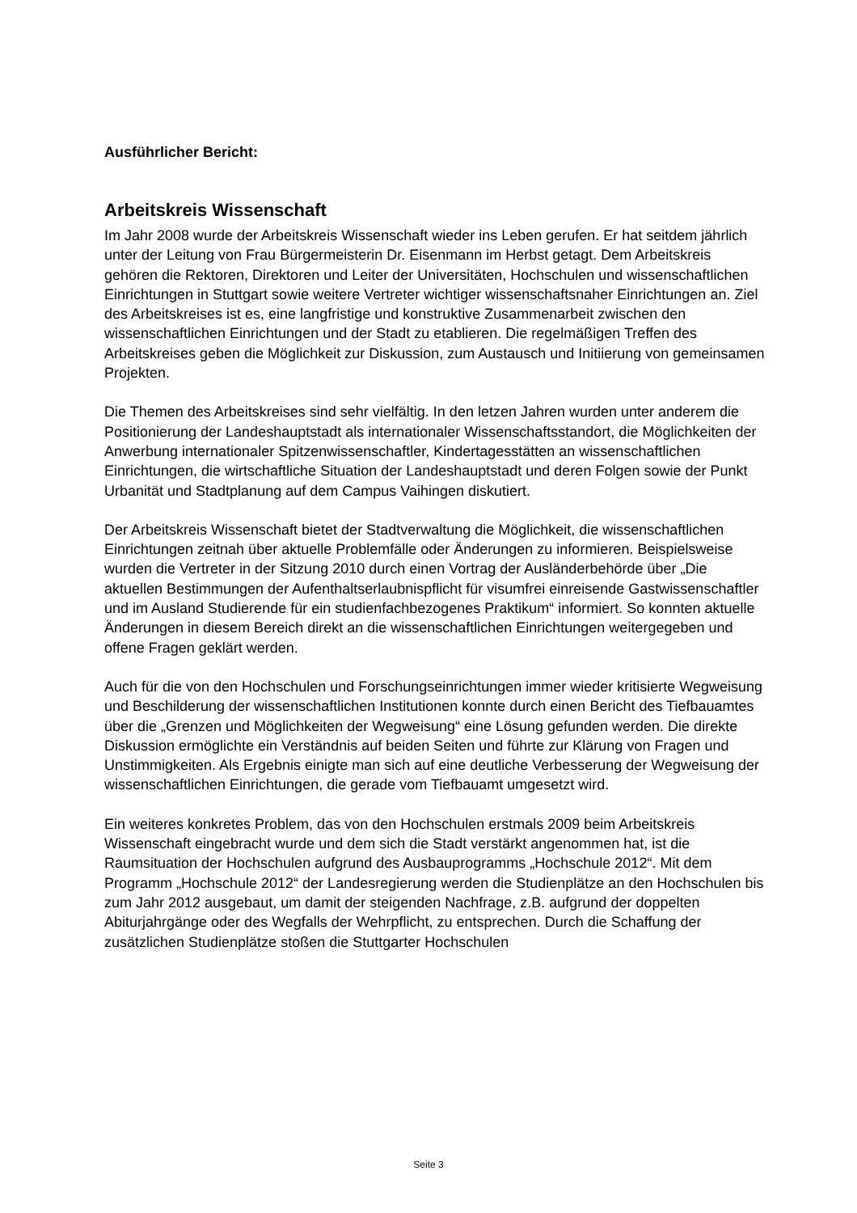Ausführlicher Bericht:
Arbeitskreis Wissenschaft
Im Jahr 2008 wurde der Arbeitskreis Wissenschaft wieder ins Leben gerufen. Er hat seitdem jährlich unter der Leitung von Frau Bürgermeisterin Dr. Eisenmann im Herbst getagt. Dem Arbeitskreis gehören die Rektoren, Direktoren und Leiter der Universitäten, Hochschulen und wissenschaftlichen Einrichtungen in Stuttgart sowie weitere Vertreter wichtiger wissenschaftsnaher Einrichtungen an. Ziel des Arbeitskreises ist es, eine langfristige und konstruktive Zusammenarbeit zwischen den wissenschaftlichen Einrichtungen und der Stadt zu etablieren. Die regelmäßigen Treffen des Arbeitskreises geben die Möglichkeit zur Diskussion, zum Austausch und Initiierung von gemeinsamen Projekten.
Die Themen des Arbeitskreises sind sehr vielfältig. In den letzen Jahren wurden unter anderem die Positionierung der Landeshauptstadt als internationaler Wissenschaftsstandort, die Möglichkeiten der Anwerbung internationaler Spitzenwissenschaftler, Kindertagesstätten an wissenschaftlichen Einrichtungen, die wirtschaftliche Situation der Landeshauptstadt und deren Folgen sowie der Punkt Urbanität und Stadtplanung auf dem Campus Vaihingen diskutiert.
Der Arbeitskreis Wissenschaft bietet der Stadtverwaltung die Möglichkeit, die wissenschaftlichen Einrichtungen zeitnah über aktuelle Problemfälle oder Änderungen zu informieren. Beispielsweise wurden die Vertreter in der Sitzung 2010 durch einen Vortrag der Ausländerbehörde über „Die aktuellen Bestimmungen der Aufenthaltserlaubnispflicht für visumfrei einreisende Gastwissenschaftler und im Ausland Studierende für ein studienfachbezogenes Praktikum“ informiert. So konnten aktuelle Änderungen in diesem Bereich direkt an die wissenschaftlichen Einrichtungen weitergegeben und offene Fragen geklärt werden.
Auch für die von den Hochschulen und Forschungseinrichtungen immer wieder kritisierte Wegweisung und Beschilderung der wissenschaftlichen Institutionen konnte durch einen Bericht des Tiefbauamtes über die „Grenzen und Möglichkeiten der Wegweisung“ eine Lösung gefunden werden. Die direkte Diskussion ermöglichte ein Verständnis auf beiden Seiten und führte zur Klärung von Fragen und Unstimmigkeiten. Als Ergebnis einigte man sich auf eine deutliche Verbesserung der Wegweisung der wissenschaftlichen Einrichtungen, die gerade vom Tiefbauamt umgesetzt wird.
Ein weiteres konkretes Problem, das von den Hochschulen erstmals 2009 beim Arbeitskreis Wissenschaft eingebracht wurde und dem sich die Stadt verstärkt angenommen hat, ist die Raumsituation der Hochschulen aufgrund des Ausbauprogramms „Hochschule 2012“. Mit dem Programm „Hochschule 2012“ der Landesregierung werden die Studienplätze an den Hochschulen bis zum Jahr 2012 ausgebaut, um damit der steigenden Nachfrage, z.B. aufgrund der doppelten Abiturjahrgänge oder des Wegfalls der Wehrpflicht, zu entsprechen. Durch die Schaffung der zusätzlichen Studienplätze stoßen die Stuttgarter Hochschulen
Seite 3